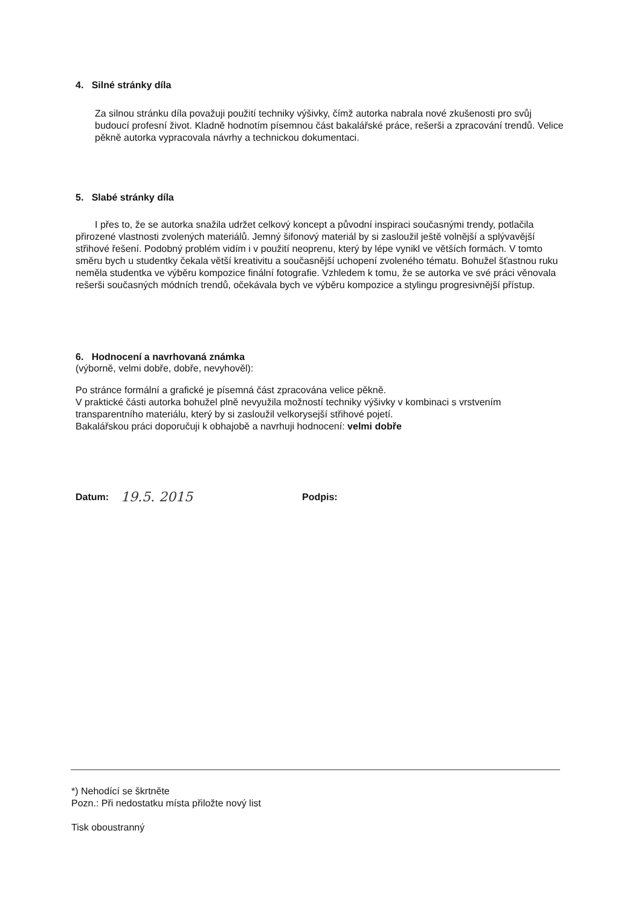4. Silné stránky díla
Za silnou stránku díla považuji použití techniky výšivky, čímž autorka nabrala nové zkušenosti pro svůj budoucí profesní život. Kladně hodnotím písemnou část bakalářské práce, rešerši a zpracování trendů. Velice pěkně autorka vypracovala návrhy a technickou dokumentaci.
5. Slabé stránky díla
I přes to, že se autorka snažila udržet celkový koncept a původní inspiraci současnými trendy, potlačila přirozené vlastnosti zvolených materiálů. Jemný šifonový materiál by si zasloužil ještě volnější a splývavější střihové řešení. Podobný problém vidím i v použití neoprenu, který by lépe vynikl ve větších formách. V tomto směru bych u studentky čekala větší kreativitu a současnější uchopení zvoleného tématu. Bohužel šťastnou ruku neměla studentka ve výběru kompozice finální fotografie. Vzhledem k tomu, že se autorka ve své práci věnovala rešerši současných módních trendů, očekávala bych ve výběru kompozice a stylingu progresivnější přístup.
6. Hodnocení a navrhovaná známka
(výborně, velmi dobře, dobře, nevyhověl):
Po stránce formální a grafické je písemná část zpracována velice pěkně.
V praktické části autorka bohužel plně nevyužila možností techniky výšivky v kombinaci s vrstvením transparentního materiálu, který by si zasloužil velkorysejší střihové pojetí.
Bakalářskou práci doporučuji k obhajobě a navrhuji hodnocení: velmi dobře
Datum: 19.5. 2015 Podpis:
*) Nehodící se škrtněte
Pozn.: Při nedostatku místa přiložte nový list
Tisk oboustranný